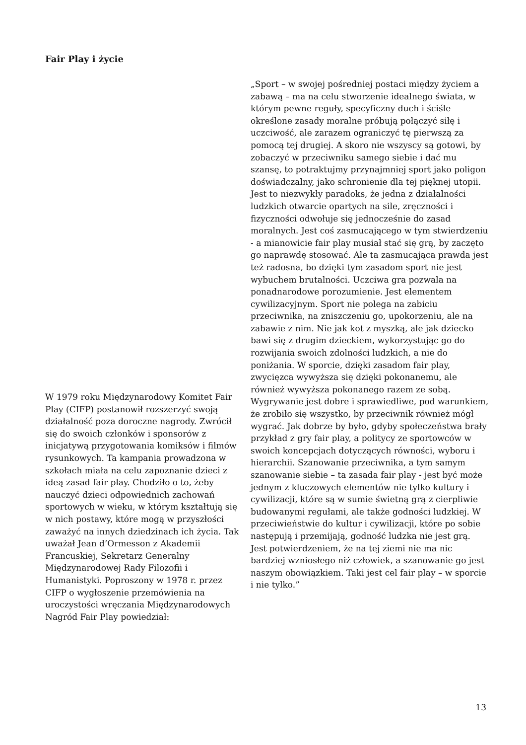Fair Play i życie
W 1979 roku Międzynarodowy Komitet Fair Play (CIFP) postanowił rozszerzyć swoją działalność poza doroczne nagrody. Zwrócił się do swoich członków i sponsorów z inicjatywą przygotowania komiksów i filmów rysunkowych. Ta kampania prowadzona w szkołach miała na celu zapoznanie dzieci z ideą zasad fair play. Chodziło o to, żeby nauczyć dzieci odpowiednich zachowań sportowych w wieku, w którym kształtują się w nich postawy, które mogą w przyszłości zaważyć na innych dziedzinach ich życia. Tak uważał Jean d’Ormesson z Akademii Francuskiej, Sekretarz Generalny Międzynarodowej Rady Filozofii i Humanistyki. Poproszony w 1978 r. przez CIFP o wygłoszenie przemówienia na uroczystości wręczania Międzynarodowych Nagród Fair Play powiedział:
„Sport – w swojej pośredniej postaci między życiem a zabawą – ma na celu stworzenie idealnego świata, w którym pewne reguły, specyficzny duch i ściśle określone zasady moralne próbują połączyć siłę i uczciwość, ale zarazem ograniczyć tę pierwszą za pomocą tej drugiej. A skoro nie wszyscy są gotowi, by zobaczyć w przeciwniku samego siebie i dać mu szansę, to potraktujmy przynajmniej sport jako poligon doświadczalny, jako schronienie dla tej pięknej utopii.
Jest to niezwykły paradoks, że jedna z działalności ludzkich otwarcie opartych na sile, zręczności i fizyczności odwołuje się jednocześnie do zasad moralnych. Jest coś zasmucającego w tym stwierdzeniu - a mianowicie fair play musiał stać się grą, by zaczęto go naprawdę stosować. Ale ta zasmucająca prawda jest też radosna, bo dzięki tym zasadom sport nie jest wybuchem brutalności. Uczciwa gra pozwala na ponadnarodowe porozumienie. Jest elementem cywilizacyjnym. Sport nie polega na zabiciu przeciwnika, na zniszczeniu go, upokorzeniu, ale na zabawie z nim. Nie jak kot z myszką, ale jak dziecko bawi się z drugim dzieckiem, wykorzystując go do rozwijania swoich zdolności ludzkich, a nie do poniżania. W sporcie, dzięki zasadom fair play, zwycięzca wywyższa się dzięki pokonanemu, ale również wywyższa pokonanego razem ze sobą. Wygrywanie jest dobre i sprawiedliwe, pod warunkiem, że zrobiło się wszystko, by przeciwnik również mógł wygrać. Jak dobrze by było, gdyby społeczeństwa brały przykład z gry fair play, a politycy ze sportowców w swoich koncepcjach dotyczących równości, wyboru i hierarchii. Szanowanie przeciwnika, a tym samym szanowanie siebie – ta zasada fair play - jest być może jednym z kluczowych elementów nie tylko kultury i cywilizacji, które są w sumie świetną grą z cierpliwie budowanymi regułami, ale także godności ludzkiej. W przeciwieństwie do kultur i cywilizacji, które po sobie następują i przemijają, godność ludzka nie jest grą. Jest potwierdzeniem, że na tej ziemi nie ma nic bardziej wzniosłego niż człowiek, a szanowanie go jest naszym obowiązkiem. Taki jest cel fair play – w sporcie i nie tylko.”
13